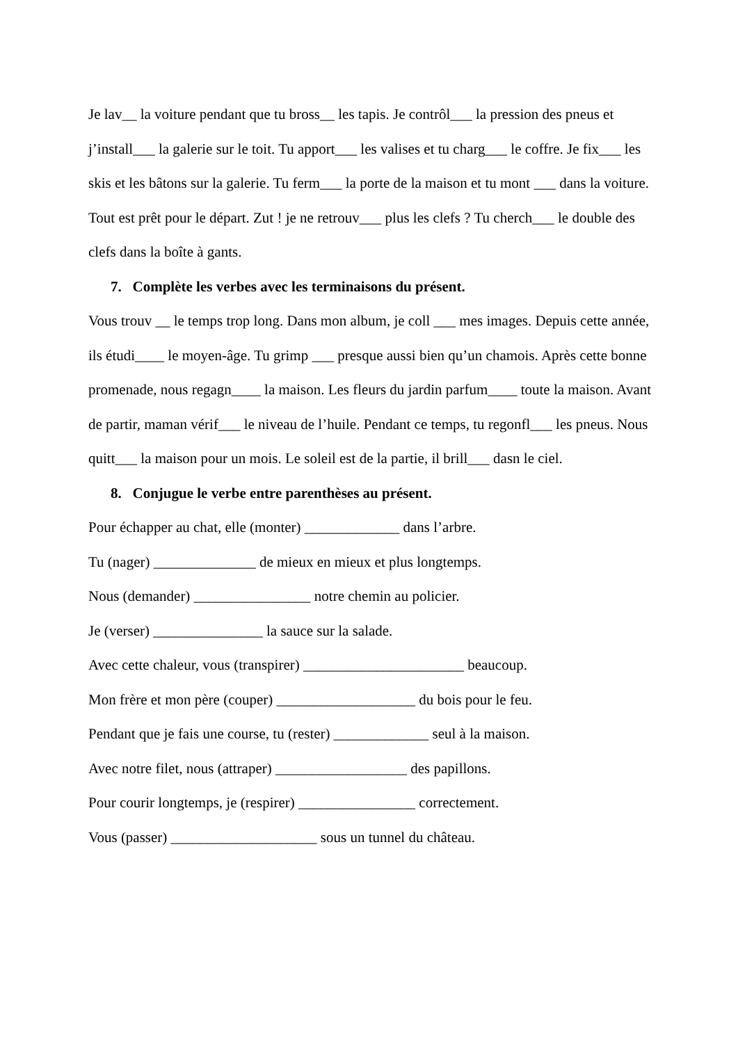Je lav__ la voiture pendant que tu bross__ les tapis. Je contrôl___ la pression des pneus et j’install___ la galerie sur le toit. Tu apport___ les valises et tu charg___ le coffre. Je fix___ les skis et les bâtons sur la galerie. Tu ferm___ la porte de la maison et tu mont ___ dans la voiture. Tout est prêt pour le départ. Zut ! je ne retrouv___ plus les clefs ? Tu cherch___ le double des clefs dans la boîte à gants.
7. Complète les verbes avec les terminaisons du présent.
Vous trouv __ le temps trop long. Dans mon album, je coll ___ mes images. Depuis cette année, ils étudi____ le moyen-âge. Tu grimp ___ presque aussi bien qu’un chamois. Après cette bonne promenade, nous regagn____ la maison. Les fleurs du jardin parfum____ toute la maison. Avant de partir, maman vérif___ le niveau de l’huile. Pendant ce temps, tu regonfl___ les pneus. Nous quitt___ la maison pour un mois. Le soleil est de la partie, il brill___ dasn le ciel.
8. Conjugue le verbe entre parenthèses au présent.
Pour échapper au chat, elle (monter) _____________ dans l’arbre.
Tu (nager) ______________ de mieux en mieux et plus longtemps.
Nous (demander) ________________ notre chemin au policier.
Je (verser) _______________ la sauce sur la salade.
Avec cette chaleur, vous (transpirer) ______________________ beaucoup.
Mon frère et mon père (couper) ___________________ du bois pour le feu.
Pendant que je fais une course, tu (rester) _____________ seul à la maison.
Avec notre filet, nous (attraper) __________________ des papillons.
Pour courir longtemps, je (respirer) ________________ correctement.
Vous (passer) ____________________ sous un tunnel du château.